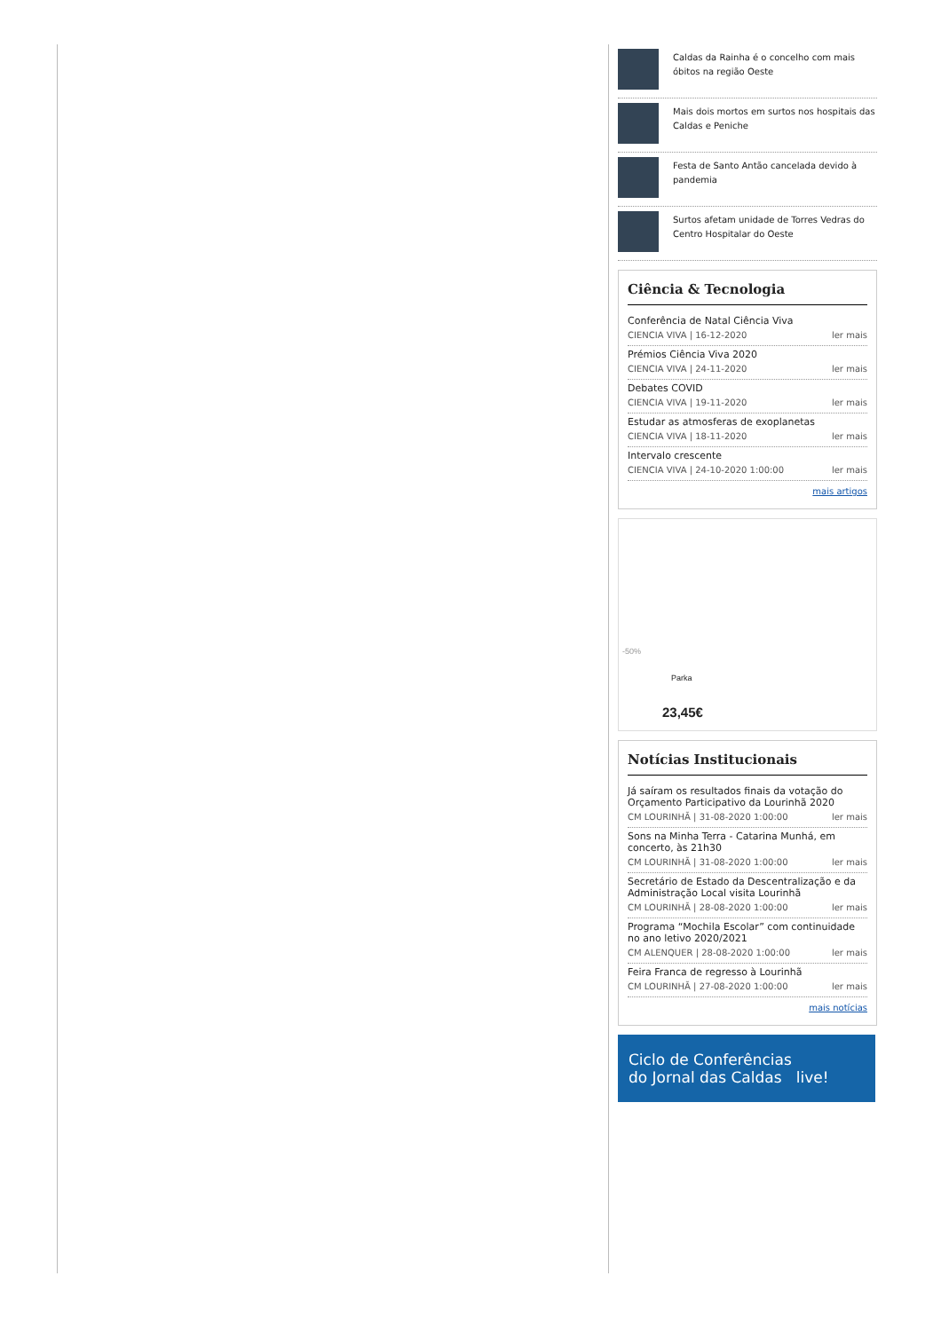Caldas da Rainha é o concelho com mais óbitos na região Oeste
Mais dois mortos em surtos nos hospitais das Caldas e Peniche
Festa de Santo Antão cancelada devido à pandemia
Surtos afetam unidade de Torres Vedras do Centro Hospitalar do Oeste
Ciência & Tecnologia
Conferência de Natal Ciência Viva
CIENCIA VIVA | 16-12-2020 ler mais
Prémios Ciência Viva 2020
CIENCIA VIVA | 24-11-2020 ler mais
Debates COVID
CIENCIA VIVA | 19-11-2020 ler mais
Estudar as atmosferas de exoplanetas
CIENCIA VIVA | 18-11-2020 ler mais
Intervalo crescente
CIENCIA VIVA | 24-10-2020 1:00:00 ler mais
mais artigos
-50%
Parka
23,45€
Notícias Institucionais
Já saíram os resultados finais da votação do Orçamento Participativo da Lourinhã 2020
CM LOURINHÃ | 31-08-2020 1:00:00 ler mais
Sons na Minha Terra - Catarina Munhá, em concerto, às 21h30
CM LOURINHÃ | 31-08-2020 1:00:00 ler mais
Secretário de Estado da Descentralização e da Administração Local visita Lourinhã
CM LOURINHÃ | 28-08-2020 1:00:00 ler mais
Programa “Mochila Escolar” com continuidade no ano letivo 2020/2021
CM ALENQUER | 28-08-2020 1:00:00 ler mais
Feira Franca de regresso à Lourinhã
CM LOURINHÃ | 27-08-2020 1:00:00 ler mais
mais notícias
Ciclo de Conferências
do Jornal das Caldas live!